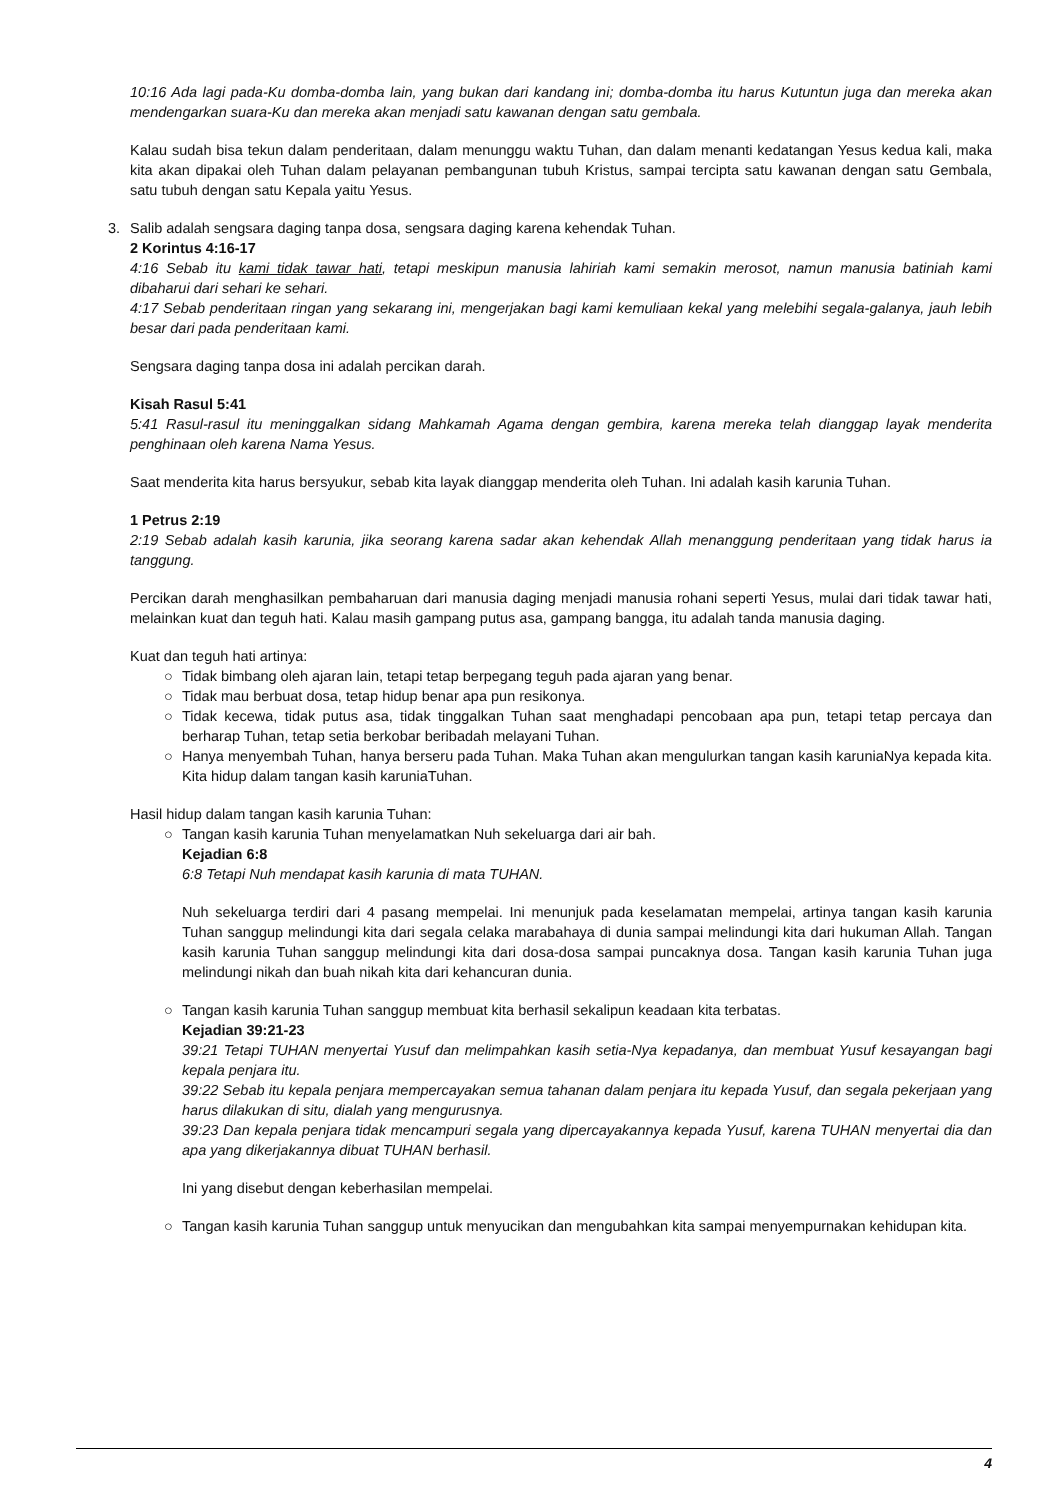10:16 Ada lagi pada-Ku domba-domba lain, yang bukan dari kandang ini; domba-domba itu harus Kutuntun juga dan mereka akan mendengarkan suara-Ku dan mereka akan menjadi satu kawanan dengan satu gembala.
Kalau sudah bisa tekun dalam penderitaan, dalam menunggu waktu Tuhan, dan dalam menanti kedatangan Yesus kedua kali, maka kita akan dipakai oleh Tuhan dalam pelayanan pembangunan tubuh Kristus, sampai tercipta satu kawanan dengan satu Gembala, satu tubuh dengan satu Kepala yaitu Yesus.
3. Salib adalah sengsara daging tanpa dosa, sengsara daging karena kehendak Tuhan.
2 Korintus 4:16-17
4:16 Sebab itu kami tidak tawar hati, tetapi meskipun manusia lahiriah kami semakin merosot, namun manusia batiniah kami dibaharui dari sehari ke sehari.
4:17 Sebab penderitaan ringan yang sekarang ini, mengerjakan bagi kami kemuliaan kekal yang melebihi segala-galanya, jauh lebih besar dari pada penderitaan kami.
Sengsara daging tanpa dosa ini adalah percikan darah.
Kisah Rasul 5:41
5:41 Rasul-rasul itu meninggalkan sidang Mahkamah Agama dengan gembira, karena mereka telah dianggap layak menderita penghinaan oleh karena Nama Yesus.
Saat menderita kita harus bersyukur, sebab kita layak dianggap menderita oleh Tuhan. Ini adalah kasih karunia Tuhan.
1 Petrus 2:19
2:19 Sebab adalah kasih karunia, jika seorang karena sadar akan kehendak Allah menanggung penderitaan yang tidak harus ia tanggung.
Percikan darah menghasilkan pembaharuan dari manusia daging menjadi manusia rohani seperti Yesus, mulai dari tidak tawar hati, melainkan kuat dan teguh hati. Kalau masih gampang putus asa, gampang bangga, itu adalah tanda manusia daging.
Kuat dan teguh hati artinya:
○ Tidak bimbang oleh ajaran lain, tetapi tetap berpegang teguh pada ajaran yang benar.
○ Tidak mau berbuat dosa, tetap hidup benar apa pun resikonya.
○ Tidak kecewa, tidak putus asa, tidak tinggalkan Tuhan saat menghadapi pencobaan apa pun, tetapi tetap percaya dan berharap Tuhan, tetap setia berkobar beribadah melayani Tuhan.
○ Hanya menyembah Tuhan, hanya berseru pada Tuhan. Maka Tuhan akan mengulurkan tangan kasih karuniaNya kepada kita. Kita hidup dalam tangan kasih karuniaTuhan.
Hasil hidup dalam tangan kasih karunia Tuhan:
○ Tangan kasih karunia Tuhan menyelamatkan Nuh sekeluarga dari air bah.
Kejadian 6:8
6:8 Tetapi Nuh mendapat kasih karunia di mata TUHAN.
Nuh sekeluarga terdiri dari 4 pasang mempelai. Ini menunjuk pada keselamatan mempelai, artinya tangan kasih karunia Tuhan sanggup melindungi kita dari segala celaka marabahaya di dunia sampai melindungi kita dari hukuman Allah. Tangan kasih karunia Tuhan sanggup melindungi kita dari dosa-dosa sampai puncaknya dosa. Tangan kasih karunia Tuhan juga melindungi nikah dan buah nikah kita dari kehancuran dunia.
○ Tangan kasih karunia Tuhan sanggup membuat kita berhasil sekalipun keadaan kita terbatas.
Kejadian 39:21-23
39:21 Tetapi TUHAN menyertai Yusuf dan melimpahkan kasih setia-Nya kepadanya, dan membuat Yusuf kesayangan bagi kepala penjara itu.
39:22 Sebab itu kepala penjara mempercayakan semua tahanan dalam penjara itu kepada Yusuf, dan segala pekerjaan yang harus dilakukan di situ, dialah yang mengurusnya.
39:23 Dan kepala penjara tidak mencampuri segala yang dipercayakannya kepada Yusuf, karena TUHAN menyertai dia dan apa yang dikerjakannya dibuat TUHAN berhasil.
Ini yang disebut dengan keberhasilan mempelai.
○ Tangan kasih karunia Tuhan sanggup untuk menyucikan dan mengubahkan kita sampai menyempurnakan kehidupan kita.
4